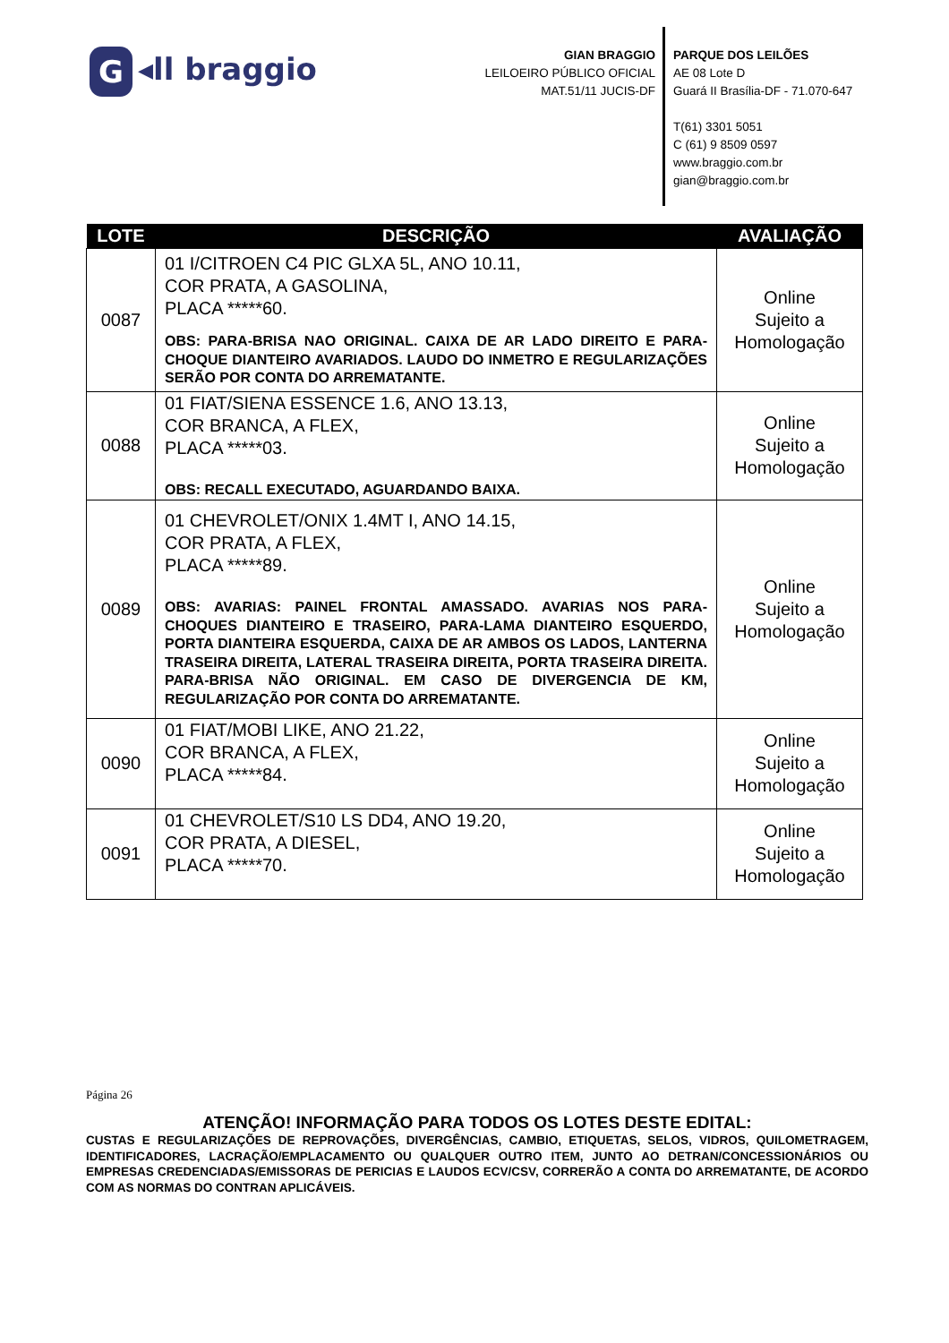G ◂ll braggio
GIAN BRAGGIO
LEILOEIRO PÚBLICO OFICIAL
MAT.51/11 JUCIS-DF
PARQUE DOS LEILÕES
AE 08 Lote D
Guará II Brasília-DF - 71.070-647
T(61) 3301 5051
C (61) 9 8509 0597
www.braggio.com.br
gian@braggio.com.br
| LOTE | DESCRIÇÃO | AVALIAÇÃO |
| --- | --- | --- |
| 0087 | 01 I/CITROEN C4 PIC GLXA 5L, ANO 10.11, COR PRATA, A GASOLINA, PLACA *****60. OBS: PARA-BRISA NAO ORIGINAL. CAIXA DE AR LADO DIREITO E PARA-CHOQUE DIANTEIRO AVARIADOS. LAUDO DO INMETRO E REGULARIZAÇÕES SERÃO POR CONTA DO ARREMATANTE. | Online Sujeito a Homologação |
| 0088 | 01 FIAT/SIENA ESSENCE 1.6, ANO 13.13, COR BRANCA, A FLEX, PLACA *****03. OBS: RECALL EXECUTADO, AGUARDANDO BAIXA. | Online Sujeito a Homologação |
| 0089 | 01 CHEVROLET/ONIX 1.4MT I, ANO 14.15, COR PRATA, A FLEX, PLACA *****89. OBS: AVARIAS: PAINEL FRONTAL AMASSADO. AVARIAS NOS PARA-CHOQUES DIANTEIRO E TRASEIRO, PARA-LAMA DIANTEIRO ESQUERDO, PORTA DIANTEIRA ESQUERDA, CAIXA DE AR AMBOS OS LADOS, LANTERNA TRASEIRA DIREITA, LATERAL TRASEIRA DIREITA, PORTA TRASEIRA DIREITA. PARA-BRISA NÃO ORIGINAL. EM CASO DE DIVERGENCIA DE KM, REGULARIZAÇÃO POR CONTA DO ARREMATANTE. | Online Sujeito a Homologação |
| 0090 | 01 FIAT/MOBI LIKE, ANO 21.22, COR BRANCA, A FLEX, PLACA *****84. | Online Sujeito a Homologação |
| 0091 | 01 CHEVROLET/S10 LS DD4, ANO 19.20, COR PRATA, A DIESEL, PLACA *****70. | Online Sujeito a Homologação |
Página 26
ATENÇÃO! INFORMAÇÃO PARA TODOS OS LOTES DESTE EDITAL:
CUSTAS E REGULARIZAÇÕES DE REPROVAÇÕES, DIVERGÊNCIAS, CAMBIO, ETIQUETAS, SELOS, VIDROS, QUILOMETRAGEM, IDENTIFICADORES, LACRAÇÃO/EMPLACAMENTO OU QUALQUER OUTRO ITEM, JUNTO AO DETRAN/CONCESSIONÁRIOS OU EMPRESAS CREDENCIADAS/EMISSORAS DE PERICIAS E LAUDOS ECV/CSV, CORRERÃO A CONTA DO ARREMATANTE, DE ACORDO COM AS NORMAS DO CONTRAN APLICÁVEIS.